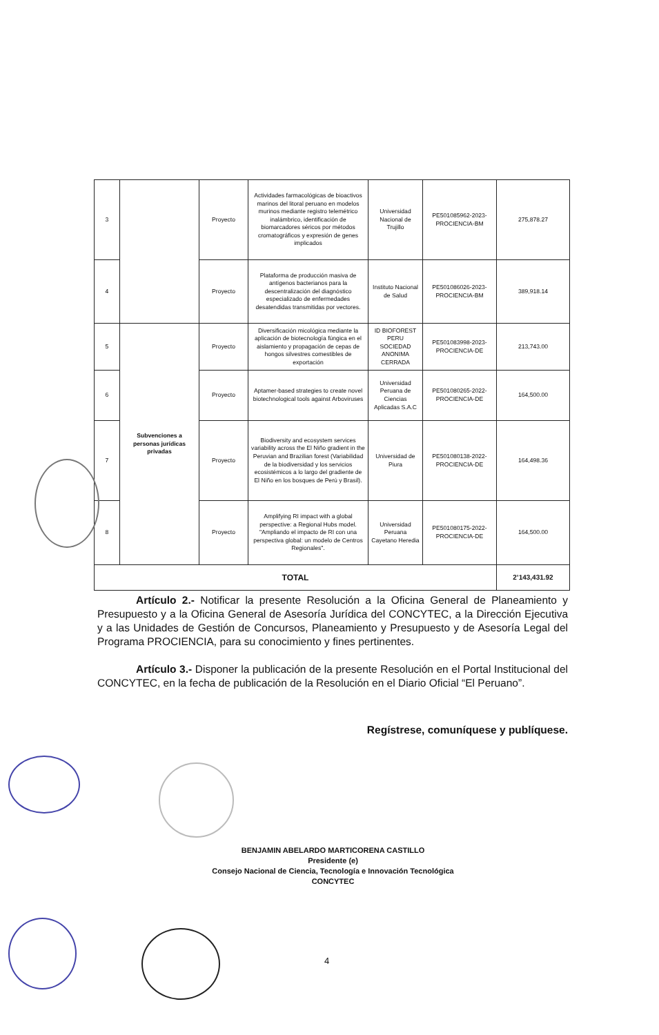| 3 | | Proyecto | Actividades farmacológicas de bioactivos marinos del litoral peruano en modelos murinos mediante registro telemétrico inalámbrico, identificación de biomarcadores séricos por métodos cromatográficos y expresión de genes implicados | Universidad Nacional de Trujillo | PE501085962-2023-PROCIENCIA-BM | 275,878.27 |
| 4 | | Proyecto | Plataforma de producción masiva de antígenos bacterianos para la descentralización del diagnóstico especializado de enfermedades desatendidas transmitidas por vectores. | Instituto Nacional de Salud | PE501086026-2023-PROCIENCIA-BM | 389,918.14 |
| 5 | Subvenciones a personas jurídicas privadas | Proyecto | Diversificación micológica mediante la aplicación de biotecnología fúngica en el aislamiento y propagación de cepas de hongos silvestres comestibles de exportación | ID BIOFOREST PERU SOCIEDAD ANONIMA CERRADA | PE501083998-2023-PROCIENCIA-DE | 213,743.00 |
| 6 | | Proyecto | Aptamer-based strategies to create novel biotechnological tools against Arboviruses | Universidad Peruana de Ciencias Aplicadas S.A.C | PE501080265-2022-PROCIENCIA-DE | 164,500.00 |
| 7 | | Proyecto | Biodiversity and ecosystem services variability across the El Niño gradient in the Peruvian and Brazilian forest (Variabilidad de la biodiversidad y los servicios ecosistémicos a lo largo del gradiente de El Niño en los bosques de Perú y Brasil). | Universidad de Piura | PE501080138-2022-PROCIENCIA-DE | 164,498.36 |
| 8 | | Proyecto | Amplifying RI impact with a global perspective: a Regional Hubs model. "Ampliando el impacto de RI con una perspectiva global: un modelo de Centros Regionales". | Universidad Peruana Cayetano Heredia | PE501080175-2022-PROCIENCIA-DE | 164,500.00 |
| TOTAL | | | | | | 2’143,431.92 |
Artículo 2.- Notificar la presente Resolución a la Oficina General de Planeamiento y Presupuesto y a la Oficina General de Asesoría Jurídica del CONCYTEC, a la Dirección Ejecutiva y a las Unidades de Gestión de Concursos, Planeamiento y Presupuesto y de Asesoría Legal del Programa PROCIENCIA, para su conocimiento y fines pertinentes.
Artículo 3.- Disponer la publicación de la presente Resolución en el Portal Institucional del CONCYTEC, en la fecha de publicación de la Resolución en el Diario Oficial “El Peruano”.
Regístrese, comuníquese y publíquese.
BENJAMIN ABELARDO MARTICORENA CASTILLO
Presidente (e)
Consejo Nacional de Ciencia, Tecnología e Innovación Tecnológica
CONCYTEC
4